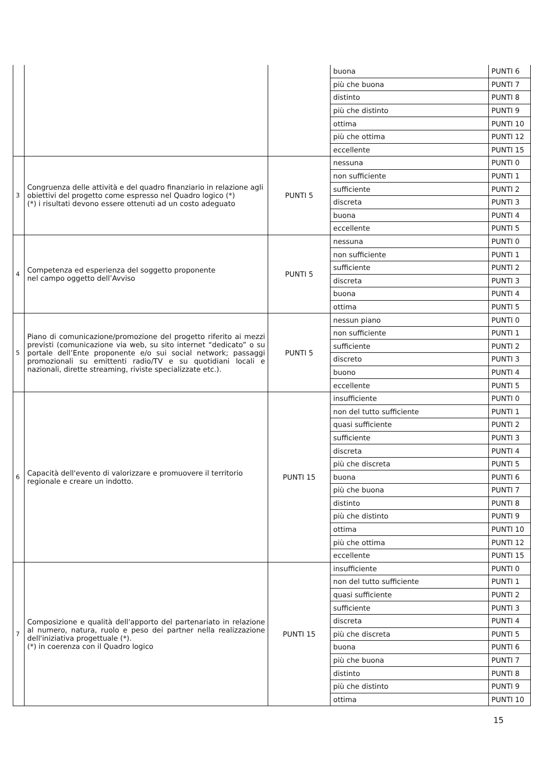| | | | buona | PUNTI 6 |
| | | | più che buona | PUNTI 7 |
| | | | distinto | PUNTI 8 |
| | | | più che distinto | PUNTI 9 |
| | | | ottima | PUNTI 10 |
| | | | più che ottima | PUNTI 12 |
| | | | eccellente | PUNTI 15 |
| 3 | Congruenza delle attività e del quadro finanziario in relazione agli obiettivi del progetto come espresso nel Quadro logico (*) (*) i risultati devono essere ottenuti ad un costo adeguato | PUNTI 5 | nessuna | PUNTI 0 |
| | | | non sufficiente | PUNTI 1 |
| | | | sufficiente | PUNTI 2 |
| | | | discreta | PUNTI 3 |
| | | | buona | PUNTI 4 |
| | | | eccellente | PUNTI 5 |
| 4 | Competenza ed esperienza del soggetto proponente nel campo oggetto dell’Avviso | PUNTI 5 | nessuna | PUNTI 0 |
| | | | non sufficiente | PUNTI 1 |
| | | | sufficiente | PUNTI 2 |
| | | | discreta | PUNTI 3 |
| | | | buona | PUNTI 4 |
| | | | ottima | PUNTI 5 |
| 5 | Piano di comunicazione/promozione del progetto riferito ai mezzi previsti (comunicazione via web, su sito internet “dedicato” o su portale dell’Ente proponente e/o sui social network; passaggi promozionali su emittenti radio/TV e su quotidiani locali e nazionali, dirette streaming, riviste specializzate etc.). | PUNTI 5 | nessun piano | PUNTI 0 |
| | | | non sufficiente | PUNTI 1 |
| | | | sufficiente | PUNTI 2 |
| | | | discreto | PUNTI 3 |
| | | | buono | PUNTI 4 |
| | | | eccellente | PUNTI 5 |
| 6 | Capacità dell'evento di valorizzare e promuovere il territorio regionale e creare un indotto. | PUNTI 15 | insufficiente | PUNTI 0 |
| | | | non del tutto sufficiente | PUNTI 1 |
| | | | quasi sufficiente | PUNTI 2 |
| | | | sufficiente | PUNTI 3 |
| | | | discreta | PUNTI 4 |
| | | | più che discreta | PUNTI 5 |
| | | | buona | PUNTI 6 |
| | | | più che buona | PUNTI 7 |
| | | | distinto | PUNTI 8 |
| | | | più che distinto | PUNTI 9 |
| | | | ottima | PUNTI 10 |
| | | | più che ottima | PUNTI 12 |
| | | | eccellente | PUNTI 15 |
| 7 | Composizione e qualità dell'apporto del partenariato in relazione al numero, natura, ruolo e peso dei partner nella realizzazione dell'iniziativa progettuale (*). (*) in coerenza con il Quadro logico | PUNTI 15 | insufficiente | PUNTI 0 |
| | | | non del tutto sufficiente | PUNTI 1 |
| | | | quasi sufficiente | PUNTI 2 |
| | | | sufficiente | PUNTI 3 |
| | | | discreta | PUNTI 4 |
| | | | più che discreta | PUNTI 5 |
| | | | buona | PUNTI 6 |
| | | | più che buona | PUNTI 7 |
| | | | distinto | PUNTI 8 |
| | | | più che distinto | PUNTI 9 |
| | | | ottima | PUNTI 10 |
15